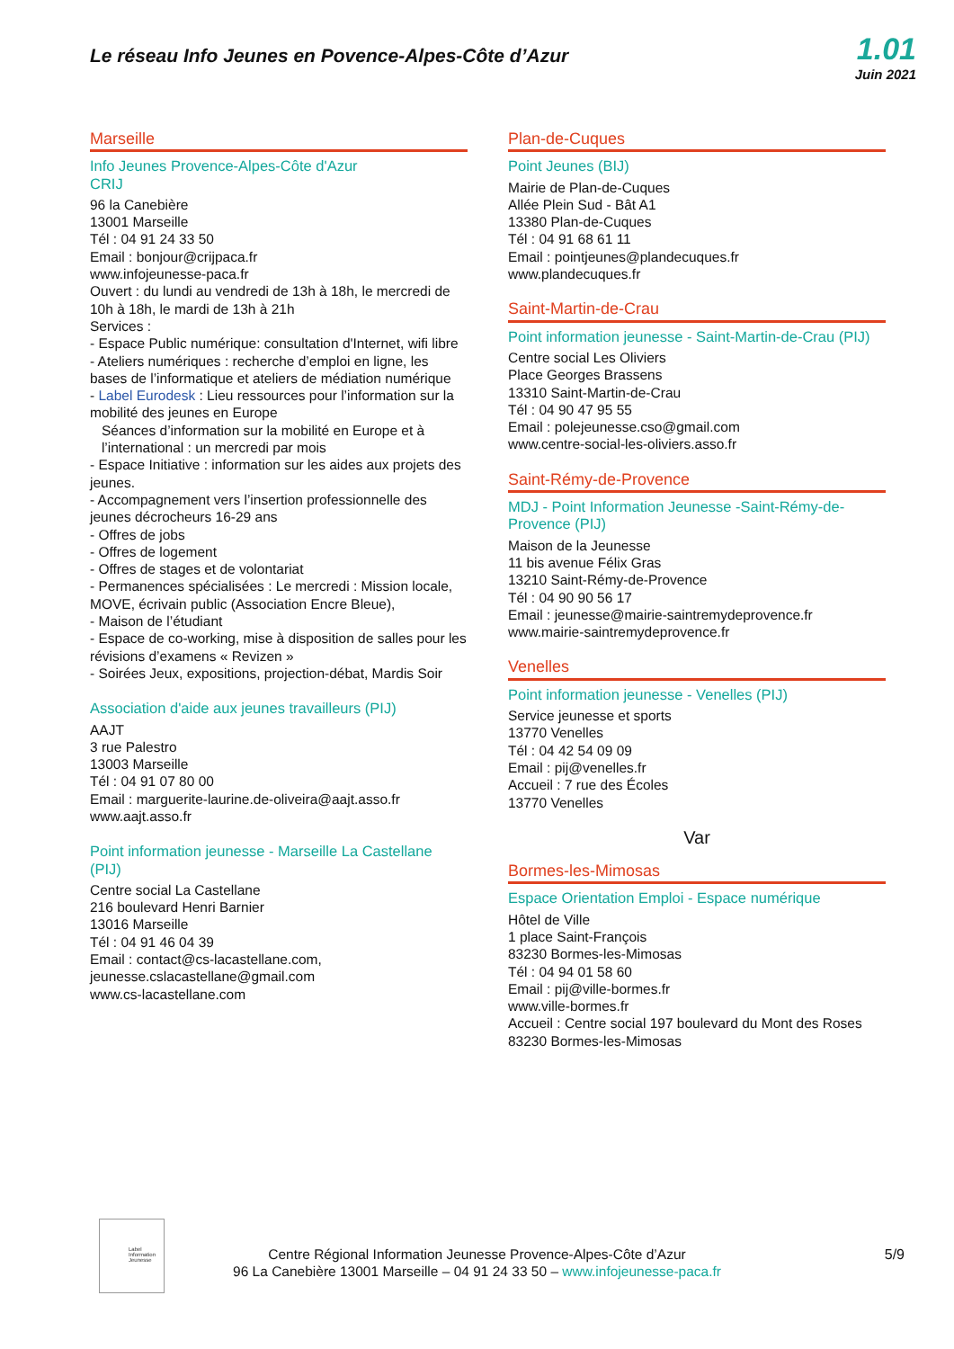Le réseau Info Jeunes en Povence-Alpes-Côte d’Azur
1.01
Juin 2021
Marseille
Info Jeunes Provence-Alpes-Côte d'Azur
CRIJ
96 la Canebière
13001 Marseille
Tél : 04 91 24 33 50
Email : bonjour@crijpaca.fr
www.infojeunesse-paca.fr
Ouvert : du lundi au vendredi de 13h à 18h, le mercredi de 10h à 18h, le mardi de 13h à 21h
Services :
- Espace Public numérique: consultation d'Internet, wifi libre
- Ateliers numériques : recherche d’emploi en ligne, les bases de l’informatique et ateliers de médiation numérique
- Label Eurodesk : Lieu ressources pour l’information sur la mobilité des jeunes en Europe
Séances d’information sur la mobilité en Europe et à l’international : un mercredi par mois
- Espace Initiative : information sur les aides aux projets des jeunes.
- Accompagnement vers l’insertion professionnelle des jeunes décrocheurs 16-29 ans
- Offres de jobs
- Offres de logement
- Offres de stages et de volontariat
- Permanences spécialisées : Le mercredi : Mission locale, MOVE, écrivain public (Association Encre Bleue),
- Maison de l’étudiant
- Espace de co-working, mise à disposition de salles pour les révisions d’examens « Revizen »
- Soirées Jeux, expositions, projection-débat, Mardis Soir
Association d'aide aux jeunes travailleurs (PIJ)
AAJT
3 rue Palestro
13003 Marseille
Tél : 04 91 07 80 00
Email : marguerite-laurine.de-oliveira@aajt.asso.fr
www.aajt.asso.fr
Point information jeunesse - Marseille La Castellane (PIJ)
Centre social La Castellane
216 boulevard Henri Barnier
13016 Marseille
Tél : 04 91 46 04 39
Email : contact@cs-lacastellane.com,
jeunesse.cslacastellane@gmail.com
www.cs-lacastellane.com
Plan-de-Cuques
Point Jeunes (BIJ)
Mairie de Plan-de-Cuques
Allée Plein Sud - Bât A1
13380 Plan-de-Cuques
Tél : 04 91 68 61 11
Email : pointjeunes@plandecuques.fr
www.plandecuques.fr
Saint-Martin-de-Crau
Point information jeunesse - Saint-Martin-de-Crau (PIJ)
Centre social Les Oliviers
Place Georges Brassens
13310 Saint-Martin-de-Crau
Tél : 04 90 47 95 55
Email : polejeunesse.cso@gmail.com
www.centre-social-les-oliviers.asso.fr
Saint-Rémy-de-Provence
MDJ - Point Information Jeunesse -Saint-Rémy-de-Provence (PIJ)
Maison de la Jeunesse
11 bis avenue Félix Gras
13210 Saint-Rémy-de-Provence
Tél : 04 90 90 56 17
Email : jeunesse@mairie-saintremydeprovence.fr
www.mairie-saintremydeprovence.fr
Venelles
Point information jeunesse - Venelles (PIJ)
Service jeunesse et sports
13770 Venelles
Tél : 04 42 54 09 09
Email : pij@venelles.fr
Accueil : 7 rue des Écoles
13770 Venelles
Var
Bormes-les-Mimosas
Espace Orientation Emploi - Espace numérique
Hôtel de Ville
1 place Saint-François
83230 Bormes-les-Mimosas
Tél : 04 94 01 58 60
Email : pij@ville-bormes.fr
www.ville-bormes.fr
Accueil : Centre social 197 boulevard du Mont des Roses
83230 Bormes-les-Mimosas
Label Information Jeunesse
Centre Régional Information Jeunesse Provence-Alpes-Côte d’Azur
96 La Canebière 13001 Marseille – 04 91 24 33 50 – www.infojeunesse-paca.fr
5/9